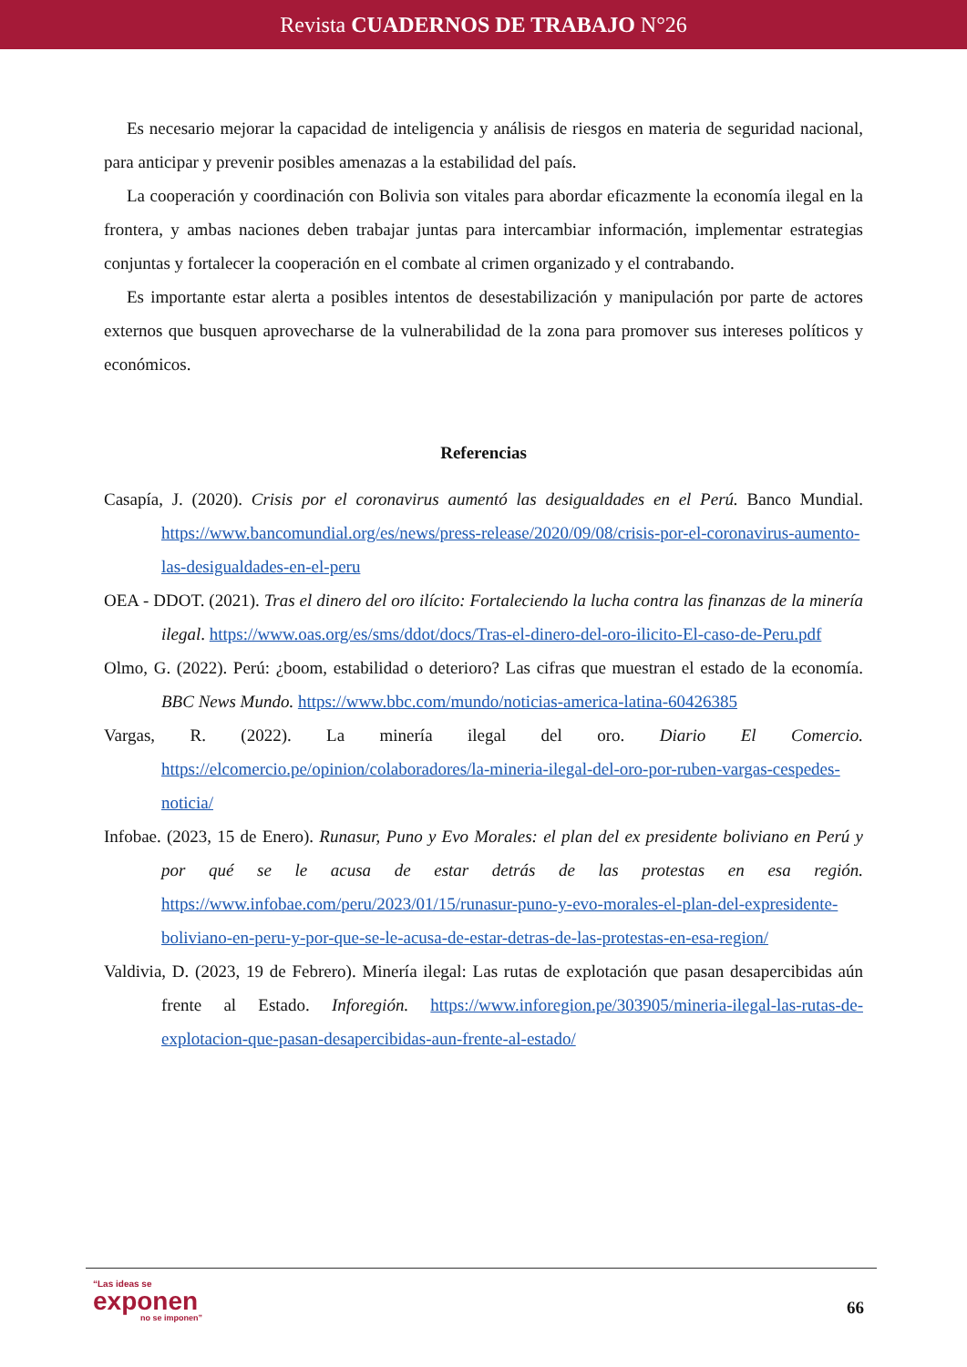Revista CUADERNOS DE TRABAJO N°26
Es necesario mejorar la capacidad de inteligencia y análisis de riesgos en materia de seguridad nacional, para anticipar y prevenir posibles amenazas a la estabilidad del país.
La cooperación y coordinación con Bolivia son vitales para abordar eficazmente la economía ilegal en la frontera, y ambas naciones deben trabajar juntas para intercambiar información, implementar estrategias conjuntas y fortalecer la cooperación en el combate al crimen organizado y el contrabando.
Es importante estar alerta a posibles intentos de desestabilización y manipulación por parte de actores externos que busquen aprovecharse de la vulnerabilidad de la zona para promover sus intereses políticos y económicos.
Referencias
Casapía, J. (2020). Crisis por el coronavirus aumentó las desigualdades en el Perú. Banco Mundial. https://www.bancomundial.org/es/news/press-release/2020/09/08/crisis-por-el-coronavirus-aumento-las-desigualdades-en-el-peru
OEA - DDOT. (2021). Tras el dinero del oro ilícito: Fortaleciendo la lucha contra las finanzas de la minería ilegal. https://www.oas.org/es/sms/ddot/docs/Tras-el-dinero-del-oro-ilicito-El-caso-de-Peru.pdf
Olmo, G. (2022). Perú: ¿boom, estabilidad o deterioro? Las cifras que muestran el estado de la economía. BBC News Mundo. https://www.bbc.com/mundo/noticias-america-latina-60426385
Vargas, R. (2022). La minería ilegal del oro. Diario El Comercio. https://elcomercio.pe/opinion/colaboradores/la-mineria-ilegal-del-oro-por-ruben-vargas-cespedes-noticia/
Infobae. (2023, 15 de Enero). Runasur, Puno y Evo Morales: el plan del ex presidente boliviano en Perú y por qué se le acusa de estar detrás de las protestas en esa región. https://www.infobae.com/peru/2023/01/15/runasur-puno-y-evo-morales-el-plan-del-expresidente-boliviano-en-peru-y-por-que-se-le-acusa-de-estar-detras-de-las-protestas-en-esa-region/
Valdivia, D. (2023, 19 de Febrero). Minería ilegal: Las rutas de explotación que pasan desapercibidas aún frente al Estado. Inforegión. https://www.inforegion.pe/303905/mineria-ilegal-las-rutas-de-explotacion-que-pasan-desapercibidas-aun-frente-al-estado/
“Las ideas se
exponen
no se imponen”
66